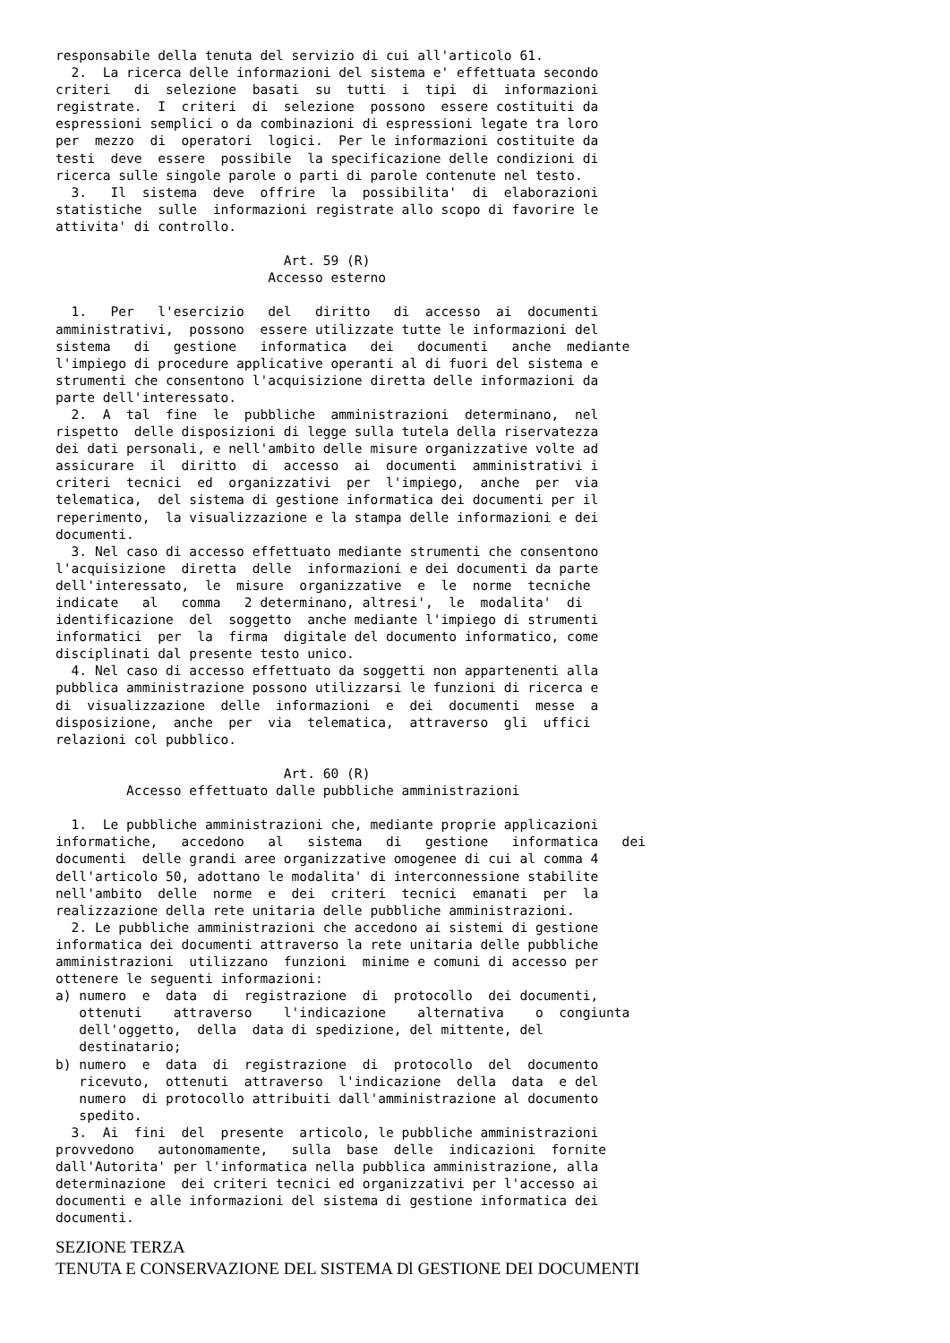responsabile della tenuta del servizio di cui all'articolo 61.
  2.  La ricerca delle informazioni del sistema e' effettuata secondo
criteri   di  selezione  basati  su  tutti  i  tipi  di  informazioni
registrate.  I  criteri  di  selezione  possono  essere costituiti da
espressioni semplici o da combinazioni di espressioni legate tra loro
per  mezzo  di  operatori  logici.  Per le informazioni costituite da
testi  deve  essere  possibile  la specificazione delle condizioni di
ricerca sulle singole parole o parti di parole contenute nel testo.
  3.   Il  sistema  deve  offrire  la  possibilita'  di  elaborazioni
statistiche  sulle  informazioni registrate allo scopo di favorire le
attivita' di controllo.

                             Art. 59 (R)
                           Accesso esterno

  1.   Per   l'esercizio   del   diritto   di  accesso  ai  documenti
amministrativi,  possono  essere utilizzate tutte le informazioni del
sistema   di   gestione   informatica   dei   documenti   anche  mediante
l'impiego di procedure applicative operanti al di fuori del sistema e
strumenti che consentono l'acquisizione diretta delle informazioni da
parte dell'interessato.
  2.  A  tal  fine  le  pubbliche  amministrazioni  determinano,  nel
rispetto  delle disposizioni di legge sulla tutela della riservatezza
dei dati personali, e nell'ambito delle misure organizzative volte ad
assicurare  il  diritto  di  accesso  ai  documenti  amministrativi i
criteri  tecnici  ed  organizzativi  per  l'impiego,  anche  per  via
telematica,  del sistema di gestione informatica dei documenti per il
reperimento,  la visualizzazione e la stampa delle informazioni e dei
documenti.
  3. Nel caso di accesso effettuato mediante strumenti che consentono
l'acquisizione  diretta  delle  informazioni e dei documenti da parte
dell'interessato,  le  misure  organizzative  e  le  norme  tecniche
indicate   al   comma   2 determinano, altresi',  le  modalita'  di
identificazione  del  soggetto  anche mediante l'impiego di strumenti
informatici  per  la  firma  digitale del documento informatico, come
disciplinati dal presente testo unico.
  4. Nel caso di accesso effettuato da soggetti non appartenenti alla
pubblica amministrazione possono utilizzarsi le funzioni di ricerca e
di  visualizzazione  delle  informazioni  e  dei  documenti  messe  a
disposizione,  anche  per  via  telematica,  attraverso  gli  uffici
relazioni col pubblico.

                             Art. 60 (R)
         Accesso effettuato dalle pubbliche amministrazioni

  1.  Le pubbliche amministrazioni che, mediante proprie applicazioni
informatiche,   accedono   al   sistema   di   gestione   informatica   dei
documenti  delle grandi aree organizzative omogenee di cui al comma 4
dell'articolo 50, adottano le modalita' di interconnessione stabilite
nell'ambito  delle  norme  e  dei  criteri  tecnici  emanati  per  la
realizzazione della rete unitaria delle pubbliche amministrazioni.
  2. Le pubbliche amministrazioni che accedono ai sistemi di gestione
informatica dei documenti attraverso la rete unitaria delle pubbliche
amministrazioni  utilizzano  funzioni  minime e comuni di accesso per
ottenere le seguenti informazioni:
a) numero  e  data  di  registrazione  di  protocollo  dei documenti,
   ottenuti    attraverso    l'indicazione    alternativa    o  congiunta
   dell'oggetto,  della  data di spedizione, del mittente, del
   destinatario;
b) numero  e  data  di  registrazione  di  protocollo  del  documento
   ricevuto,  ottenuti  attraverso  l'indicazione  della  data  e del
   numero  di protocollo attribuiti dall'amministrazione al documento
   spedito.
  3.  Ai  fini  del  presente  articolo, le pubbliche amministrazioni
provvedono   autonomamente,   sulla  base  delle  indicazioni  fornite
dall'Autorita' per l'informatica nella pubblica amministrazione, alla
determinazione  dei criteri tecnici ed organizzativi per l'accesso ai
documenti e alle informazioni del sistema di gestione informatica dei
documenti.
SEZIONE TERZA
TENUTA E CONSERVAZIONE DEL SISTEMA Dl GESTIONE DEI DOCUMENTI